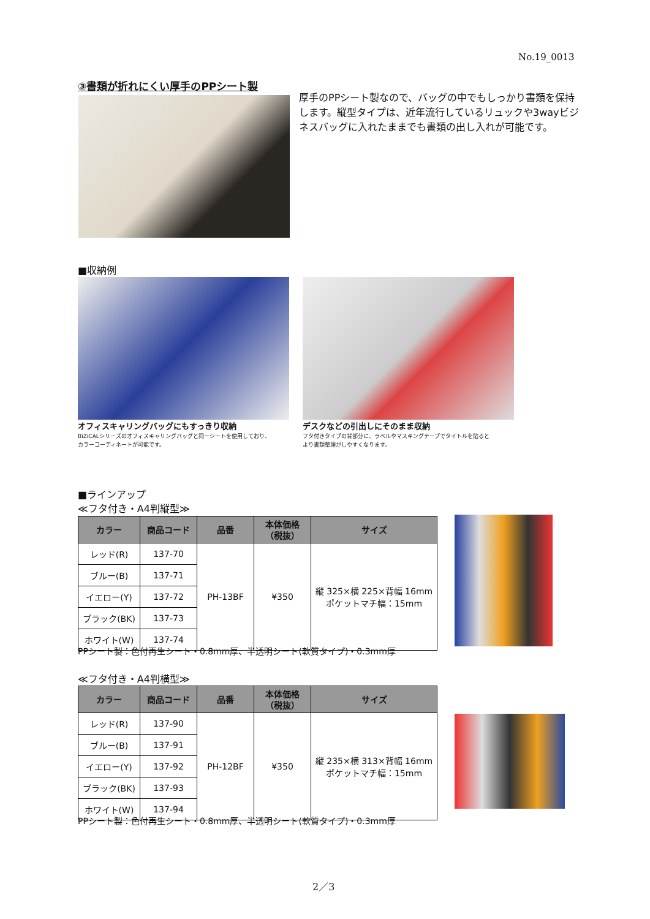No.19_0013
③書類が折れにくい厚手のPPシート製
厚手のPPシート製なので、バッグの中でもしっかり書類を保持します。縦型タイプは、近年流行しているリュックや3wayビジネスバッグに入れたままでも書類の出し入れが可能です。
■収納例
オフィスキャリングバッグにもすっきり収納
BiZiCALシリーズのオフィスキャリングバッグと同一シートを使用しており、
カラーコーディネートが可能です。
デスクなどの引出しにそのまま収納
フタ付きタイプの背部分に、ラベルやマスキングテープでタイトルを貼ると
より書類整理がしやすくなります。
■ラインアップ
≪フタ付き・A4判縦型≫
| カラー | 商品コード | 品番 | 本体価格 （税抜） | サイズ |
| --- | --- | --- | --- | --- |
| レッド(R) | 137-70 | PH-13BF | ¥350 | 縦 325×横 225×背幅 16mm ポケットマチ幅：15mm |
| ブルー(B) | 137-71 | | | |
| イエロー(Y) | 137-72 | | | |
| ブラック(BK) | 137-73 | | | |
| ホワイト(W) | 137-74 | | | |
PPシート製：色付再生シート・0.8mm厚、半透明シート(軟質タイプ)・0.3mm厚
≪フタ付き・A4判横型≫
| カラー | 商品コード | 品番 | 本体価格 （税抜） | サイズ |
| --- | --- | --- | --- | --- |
| レッド(R) | 137-90 | PH-12BF | ¥350 | 縦 235×横 313×背幅 16mm ポケットマチ幅：15mm |
| ブルー(B) | 137-91 | | | |
| イエロー(Y) | 137-92 | | | |
| ブラック(BK) | 137-93 | | | |
| ホワイト(W) | 137-94 | | | |
PPシート製：色付再生シート・0.8mm厚、半透明シート(軟質タイプ)・0.3mm厚
2／3